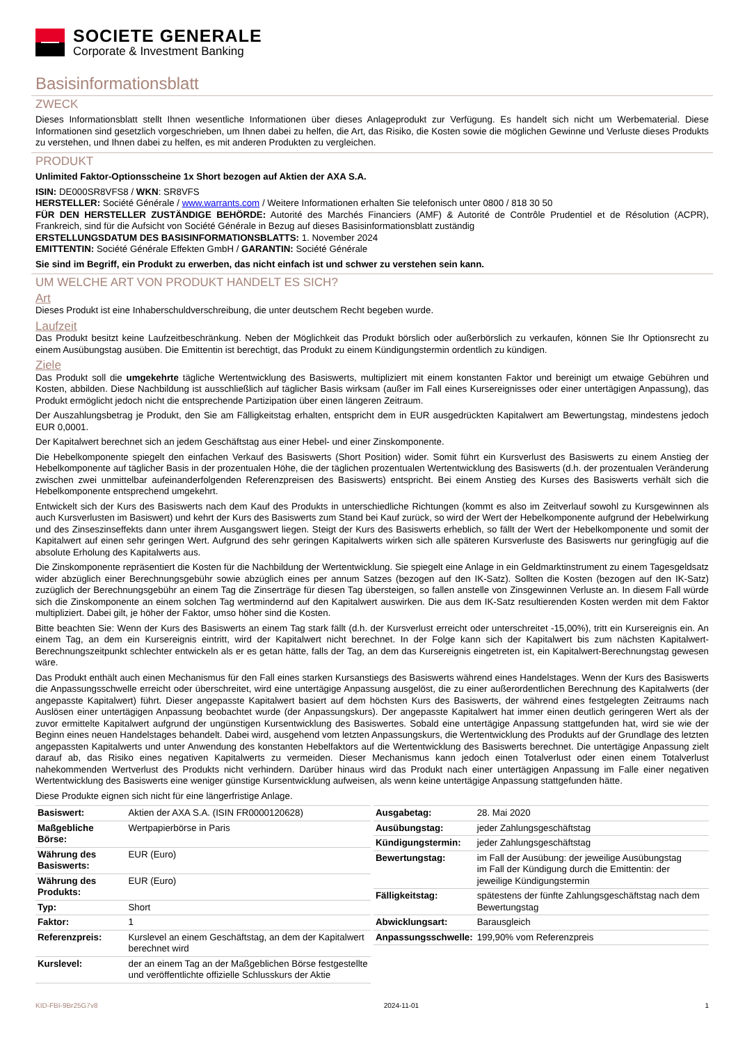SOCIETE GENERALE
Corporate & Investment Banking
Basisinformationsblatt
ZWECK
Dieses Informationsblatt stellt Ihnen wesentliche Informationen über dieses Anlageprodukt zur Verfügung. Es handelt sich nicht um Werbematerial. Diese Informationen sind gesetzlich vorgeschrieben, um Ihnen dabei zu helfen, die Art, das Risiko, die Kosten sowie die möglichen Gewinne und Verluste dieses Produkts zu verstehen, und Ihnen dabei zu helfen, es mit anderen Produkten zu vergleichen.
PRODUKT
Unlimited Faktor-Optionsscheine 1x Short bezogen auf Aktien der AXA S.A.
ISIN: DE000SR8VFS8 / WKN: SR8VFS
HERSTELLER: Société Générale / www.warrants.com / Weitere Informationen erhalten Sie telefonisch unter 0800 / 818 30 50
FÜR DEN HERSTELLER ZUSTÄNDIGE BEHÖRDE: Autorité des Marchés Financiers (AMF) & Autorité de Contrôle Prudentiel et de Résolution (ACPR), Frankreich, sind für die Aufsicht von Société Générale in Bezug auf dieses Basisinformationsblatt zuständig
ERSTELLUNGSDATUM DES BASISINFORMATIONSBLATTS: 1. November 2024
EMITTENTIN: Société Générale Effekten GmbH / GARANTIN: Société Générale
Sie sind im Begriff, ein Produkt zu erwerben, das nicht einfach ist und schwer zu verstehen sein kann.
UM WELCHE ART VON PRODUKT HANDELT ES SICH?
Art
Dieses Produkt ist eine Inhaberschuldverschreibung, die unter deutschem Recht begeben wurde.
Laufzeit
Das Produkt besitzt keine Laufzeitbeschränkung. Neben der Möglichkeit das Produkt börslich oder außerbörslich zu verkaufen, können Sie Ihr Optionsrecht zu einem Ausübungstag ausüben. Die Emittentin ist berechtigt, das Produkt zu einem Kündigungstermin ordentlich zu kündigen.
Ziele
Das Produkt soll die umgekehrte tägliche Wertentwicklung des Basiswerts, multipliziert mit einem konstanten Faktor und bereinigt um etwaige Gebühren und Kosten, abbilden. Diese Nachbildung ist ausschließlich auf täglicher Basis wirksam (außer im Fall eines Kursereignisses oder einer untertägigen Anpassung), das Produkt ermöglicht jedoch nicht die entsprechende Partizipation über einen längeren Zeitraum.
Der Auszahlungsbetrag je Produkt, den Sie am Fälligkeitstag erhalten, entspricht dem in EUR ausgedrückten Kapitalwert am Bewertungstag, mindestens jedoch EUR 0,0001.
Der Kapitalwert berechnet sich an jedem Geschäftstag aus einer Hebel- und einer Zinskomponente.
Die Hebelkomponente spiegelt den einfachen Verkauf des Basiswerts (Short Position) wider. Somit führt ein Kursverlust des Basiswerts zu einem Anstieg der Hebelkomponente auf täglicher Basis in der prozentualen Höhe, die der täglichen prozentualen Wertentwicklung des Basiswerts (d.h. der prozentualen Veränderung zwischen zwei unmittelbar aufeinanderfolgenden Referenzpreisen des Basiswerts) entspricht. Bei einem Anstieg des Kurses des Basiswerts verhält sich die Hebelkomponente entsprechend umgekehrt.
Entwickelt sich der Kurs des Basiswerts nach dem Kauf des Produkts in unterschiedliche Richtungen (kommt es also im Zeitverlauf sowohl zu Kursgewinnen als auch Kursverlusten im Basiswert) und kehrt der Kurs des Basiswerts zum Stand bei Kauf zurück, so wird der Wert der Hebelkomponente aufgrund der Hebelwirkung und des Zinseszinseffekts dann unter ihrem Ausgangswert liegen. Steigt der Kurs des Basiswerts erheblich, so fällt der Wert der Hebelkomponente und somit der Kapitalwert auf einen sehr geringen Wert. Aufgrund des sehr geringen Kapitalwerts wirken sich alle späteren Kursverluste des Basiswerts nur geringfügig auf die absolute Erholung des Kapitalwerts aus.
Die Zinskomponente repräsentiert die Kosten für die Nachbildung der Wertentwicklung. Sie spiegelt eine Anlage in ein Geldmarktinstrument zu einem Tagesgeldsatz wider abzüglich einer Berechnungsgebühr sowie abzüglich eines per annum Satzes (bezogen auf den IK-Satz). Sollten die Kosten (bezogen auf den IK-Satz) zuzüglich der Berechnungsgebühr an einem Tag die Zinserträge für diesen Tag übersteigen, so fallen anstelle von Zinsgewinnen Verluste an. In diesem Fall würde sich die Zinskomponente an einem solchen Tag wertmindernd auf den Kapitalwert auswirken. Die aus dem IK-Satz resultierenden Kosten werden mit dem Faktor multipliziert. Dabei gilt, je höher der Faktor, umso höher sind die Kosten.
Bitte beachten Sie: Wenn der Kurs des Basiswerts an einem Tag stark fällt (d.h. der Kursverlust erreicht oder unterschreitet -15,00%), tritt ein Kursereignis ein. An einem Tag, an dem ein Kursereignis eintritt, wird der Kapitalwert nicht berechnet. In der Folge kann sich der Kapitalwert bis zum nächsten Kapitalwert-Berechnungszeitpunkt schlechter entwickeln als er es getan hätte, falls der Tag, an dem das Kursereignis eingetreten ist, ein Kapitalwert-Berechnungstag gewesen wäre.
Das Produkt enthält auch einen Mechanismus für den Fall eines starken Kursanstiegs des Basiswerts während eines Handelstages. Wenn der Kurs des Basiswerts die Anpassungsschwelle erreicht oder überschreitet, wird eine untertägige Anpassung ausgelöst, die zu einer außerordentlichen Berechnung des Kapitalwerts (der angepasste Kapitalwert) führt. Dieser angepasste Kapitalwert basiert auf dem höchsten Kurs des Basiswerts, der während eines festgelegten Zeitraums nach Auslösen einer untertägigen Anpassung beobachtet wurde (der Anpassungskurs). Der angepasste Kapitalwert hat immer einen deutlich geringeren Wert als der zuvor ermittelte Kapitalwert aufgrund der ungünstigen Kursentwicklung des Basiswertes. Sobald eine untertägige Anpassung stattgefunden hat, wird sie wie der Beginn eines neuen Handelstages behandelt. Dabei wird, ausgehend vom letzten Anpassungskurs, die Wertentwicklung des Produkts auf der Grundlage des letzten angepassten Kapitalwerts und unter Anwendung des konstanten Hebelfaktors auf die Wertentwicklung des Basiswerts berechnet. Die untertägige Anpassung zielt darauf ab, das Risiko eines negativen Kapitalwerts zu vermeiden. Dieser Mechanismus kann jedoch einen Totalverlust oder einen einem Totalverlust nahekommenden Wertverlust des Produkts nicht verhindern. Darüber hinaus wird das Produkt nach einer untertägigen Anpassung im Falle einer negativen Wertentwicklung des Basiswerts eine weniger günstige Kursentwicklung aufweisen, als wenn keine untertägige Anpassung stattgefunden hätte.
Diese Produkte eignen sich nicht für eine längerfristige Anlage.
| Basiswert: | Aktien der AXA S.A. (ISIN FR0000120628) |
| Maßgebliche Börse: | Wertpapierbörse in Paris |
| Währung des Basiswerts: | EUR (Euro) |
| Währung des Produkts: | EUR (Euro) |
| Typ: | Short |
| Faktor: | 1 |
| Referenzpreis: | Kurslevel an einem Geschäftstag, an dem der Kapitalwert berechnet wird |
| Kurslevel: | der an einem Tag an der Maßgeblichen Börse festgestellte und veröffentlichte offizielle Schlusskurs der Aktie |
| Ausgabetag: | 28. Mai 2020 |
| Ausübungstag: | jeder Zahlungsgeschäftstag |
| Kündigungstermin: | jeder Zahlungsgeschäftstag |
| Bewertungstag: | im Fall der Ausübung: der jeweilige Ausübungstag im Fall der Kündigung durch die Emittentin: der jeweilige Kündigungstermin |
| Fälligkeitstag: | spätestens der fünfte Zahlungsgeschäftstag nach dem Bewertungstag |
| Abwicklungsart: | Barausgleich |
| Anpassungsschwelle: | 199,90% vom Referenzpreis |
KID-FBI-9Br25G7v8 2024-11-01 1